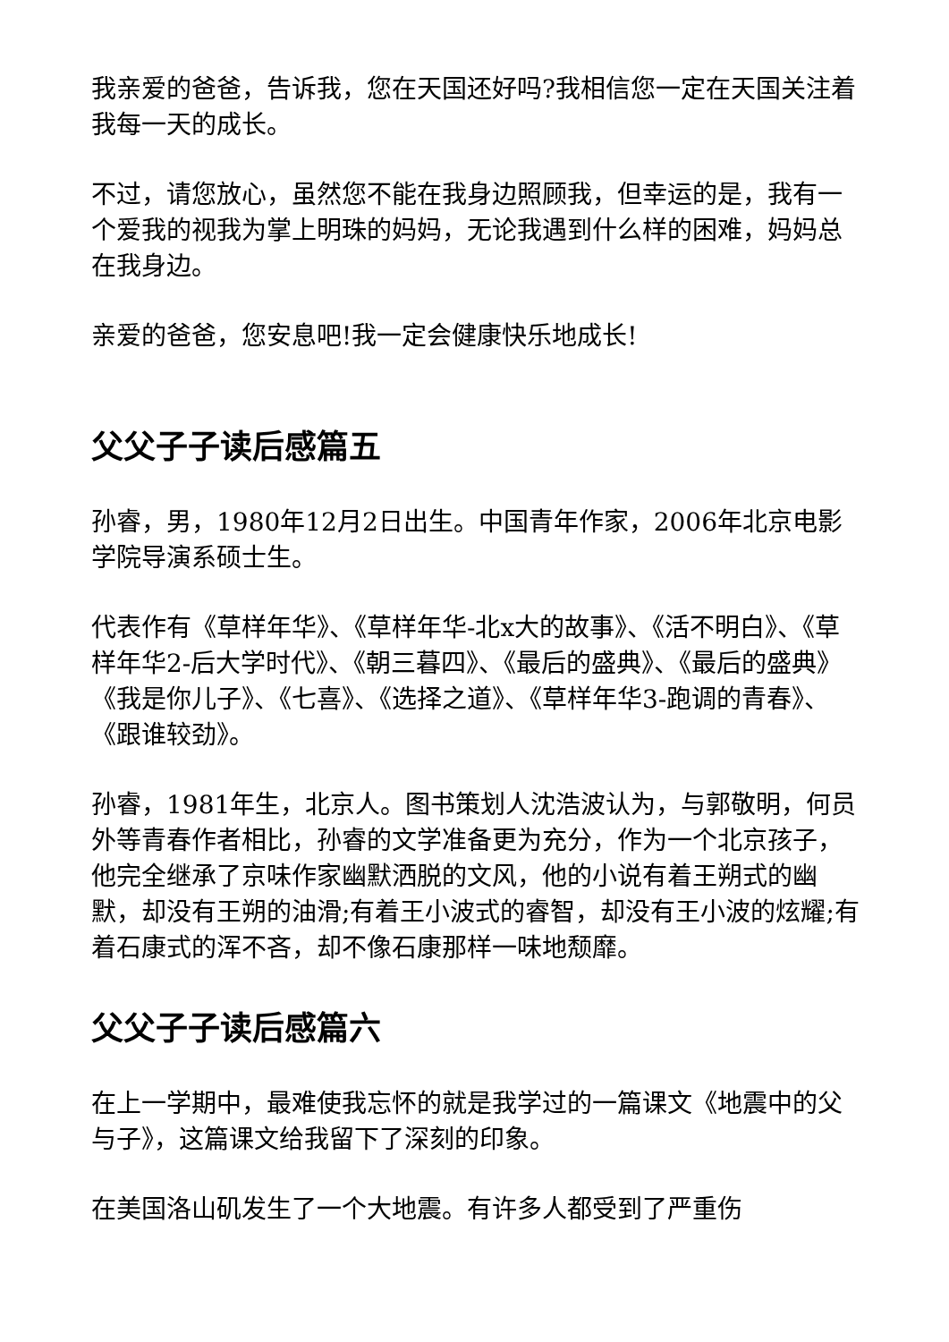我亲爱的爸爸，告诉我，您在天国还好吗?我相信您一定在天国关注着我每一天的成长。
不过，请您放心，虽然您不能在我身边照顾我，但幸运的是，我有一个爱我的视我为掌上明珠的妈妈，无论我遇到什么样的困难，妈妈总在我身边。
亲爱的爸爸，您安息吧!我一定会健康快乐地成长!
父父子子读后感篇五
孙睿，男，1980年12月2日出生。中国青年作家，2006年北京电影学院导演系硕士生。
代表作有《草样年华》、《草样年华-北x大的故事》、《活不明白》、《草样年华2-后大学时代》、《朝三暮四》、《最后的盛典》、《最后的盛典》《我是你儿子》、《七喜》、《选择之道》、《草样年华3-跑调的青春》、《跟谁较劲》。
孙睿，1981年生，北京人。图书策划人沈浩波认为，与郭敬明，何员外等青春作者相比，孙睿的文学准备更为充分，作为一个北京孩子，他完全继承了京味作家幽默洒脱的文风，他的小说有着王朔式的幽默，却没有王朔的油滑;有着王小波式的睿智，却没有王小波的炫耀;有着石康式的浑不吝，却不像石康那样一味地颓靡。
父父子子读后感篇六
在上一学期中，最难使我忘怀的就是我学过的一篇课文《地震中的父与子》，这篇课文给我留下了深刻的印象。
在美国洛山矶发生了一个大地震。有许多人都受到了严重伤